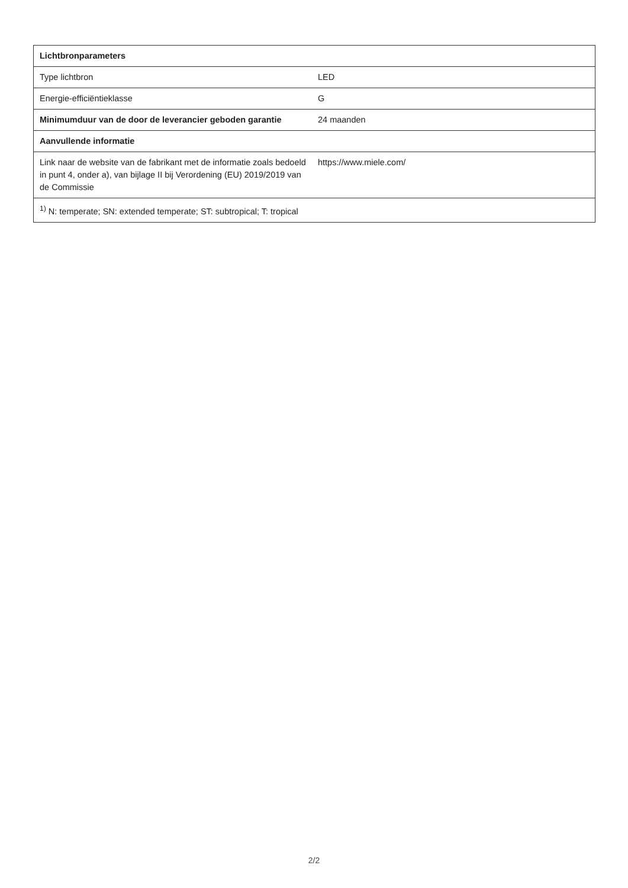| Lichtbronparameters | |
| --- | --- |
| Type lichtbron | LED |
| Energie-efficiëntieklasse | G |
| Minimumduur van de door de leverancier geboden garantie | 24 maanden |
| Aanvullende informatie | |
| Link naar de website van de fabrikant met de informatie zoals bedoeld in punt 4, onder a), van bijlage II bij Verordening (EU) 2019/2019 van de Commissie | https://www.miele.com/ |
| <sup>1)</sup> N: temperate; SN: extended temperate; ST: subtropical; T: tropical | |
2/2